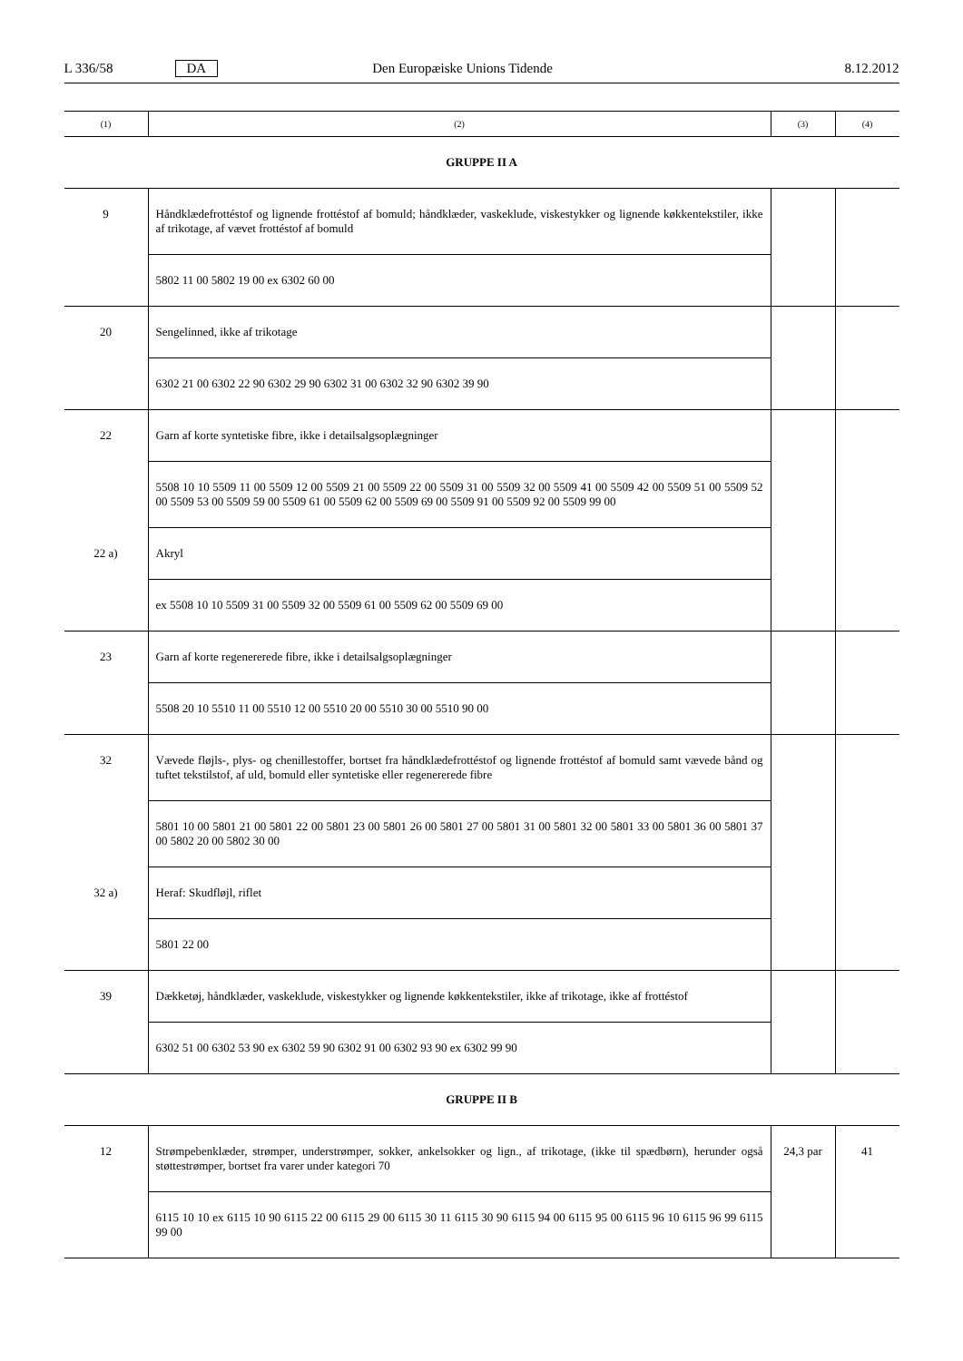L 336/58 DA Den Europæiske Unions Tidende 8.12.2012
| (1) | (2) | (3) | (4) |
| --- | --- | --- | --- |
| GRUPPE II A | | | |
| 9 | Håndklædefrottéstof og lignende frottéstof af bomuld; håndklæder, vaskeklude, viskestykker og lignende køkkentekstiler, ikke af trikotage, af vævet frottéstof af bomuld | | |
| | 5802 11 00 5802 19 00 ex 6302 60 00 | | |
| 20 | Sengelinned, ikke af trikotage | | |
| | 6302 21 00 6302 22 90 6302 29 90 6302 31 00 6302 32 90 6302 39 90 | | |
| 22 | Garn af korte syntetiske fibre, ikke i detailsalgsoplægninger | | |
| | 5508 10 10 5509 11 00 5509 12 00 5509 21 00 5509 22 00 5509 31 00 5509 32 00 5509 41 00 5509 42 00 5509 51 00 5509 52 00 5509 53 00 5509 59 00 5509 61 00 5509 62 00 5509 69 00 5509 91 00 5509 92 00 5509 99 00 | | |
| 22 a) | Akryl | | |
| | ex 5508 10 10 5509 31 00 5509 32 00 5509 61 00 5509 62 00 5509 69 00 | | |
| 23 | Garn af korte regenererede fibre, ikke i detailsalgsoplægninger | | |
| | 5508 20 10 5510 11 00 5510 12 00 5510 20 00 5510 30 00 5510 90 00 | | |
| 32 | Vævede fløjls-, plys- og chenillestoffer, bortset fra håndklædefrottéstof og lignende frottéstof af bomuld samt vævede bånd og tuftet tekstilstof, af uld, bomuld eller syntetiske eller regenererede fibre | | |
| | 5801 10 00 5801 21 00 5801 22 00 5801 23 00 5801 26 00 5801 27 00 5801 31 00 5801 32 00 5801 33 00 5801 36 00 5801 37 00 5802 20 00 5802 30 00 | | |
| 32 a) | Heraf: Skudfløjl, riflet | | |
| | 5801 22 00 | | |
| 39 | Dækketøj, håndklæder, vaskeklude, viskestykker og lignende køkkentekstiler, ikke af trikotage, ikke af frottéstof | | |
| | 6302 51 00 6302 53 90 ex 6302 59 90 6302 91 00 6302 93 90 ex 6302 99 90 | | |
| GRUPPE II B | | | |
| 12 | Strømpebenklæder, strømper, understrømper, sokker, ankelsokker og lign., af trikotage, (ikke til spædbørn), herunder også støttestrømper, bortset fra varer under kategori 70 | 24,3 par | 41 |
| | 6115 10 10 ex 6115 10 90 6115 22 00 6115 29 00 6115 30 11 6115 30 90 6115 94 00 6115 95 00 6115 96 10 6115 96 99 6115 99 00 | | |